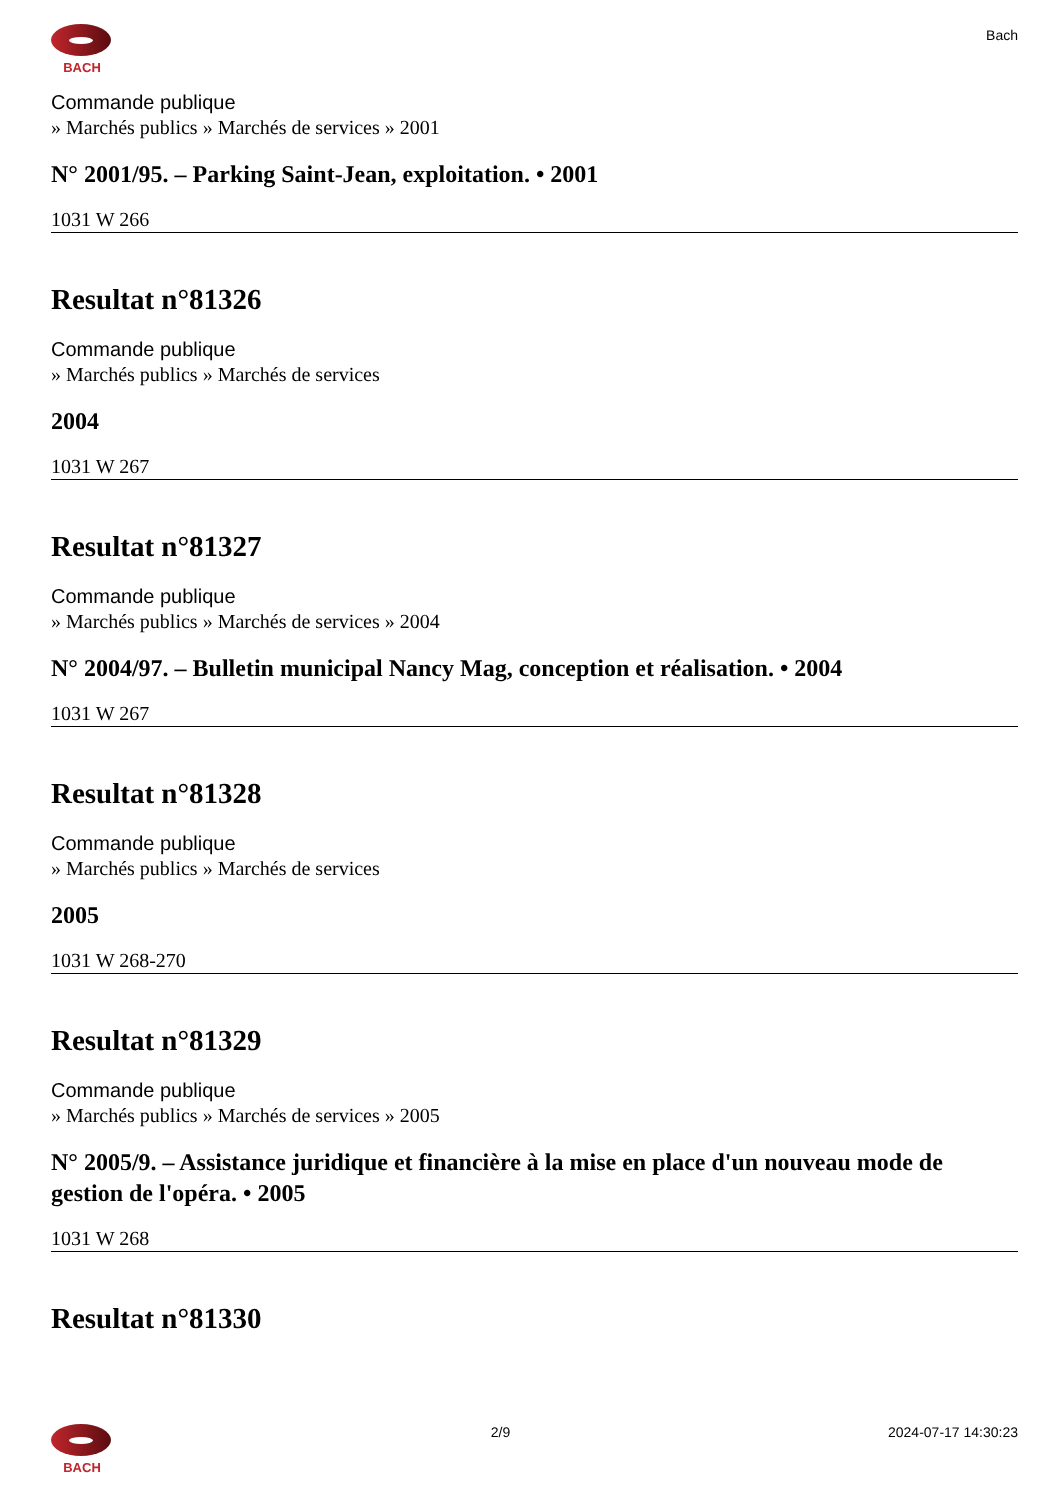BACH
Bach
Commande publique
» Marchés publics » Marchés de services » 2001
N° 2001/95. – Parking Saint-Jean, exploitation. • 2001
1031 W 266
Resultat n°81326
Commande publique
» Marchés publics » Marchés de services
2004
1031 W 267
Resultat n°81327
Commande publique
» Marchés publics » Marchés de services » 2004
N° 2004/97. – Bulletin municipal Nancy Mag, conception et réalisation. • 2004
1031 W 267
Resultat n°81328
Commande publique
» Marchés publics » Marchés de services
2005
1031 W 268-270
Resultat n°81329
Commande publique
» Marchés publics » Marchés de services » 2005
N° 2005/9. – Assistance juridique et financière à la mise en place d'un nouveau mode de gestion de l'opéra. • 2005
1031 W 268
Resultat n°81330
BACH 2/9 2024-07-17 14:30:23